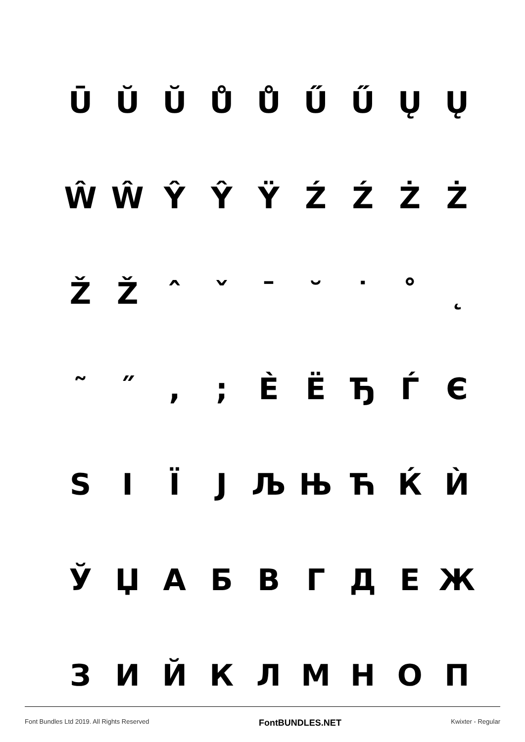ŪŬŬŮŮŰŰŲŲ
ŴŴŶŶŸŹŹŻŻ
ŽŽˆˇ ¯ ˘ ˙ ˚ ˛
˜ ˝,; ЀЁЂЃЄ
ЅІЇЈЉЊЋЌЍ
ЎЏАБВГДЕЖ
ЗИЙКЛМНОП
Font Bundles Ltd 2019. All Rights Reserved FontBUNDLES.NET Kwixter - Regular